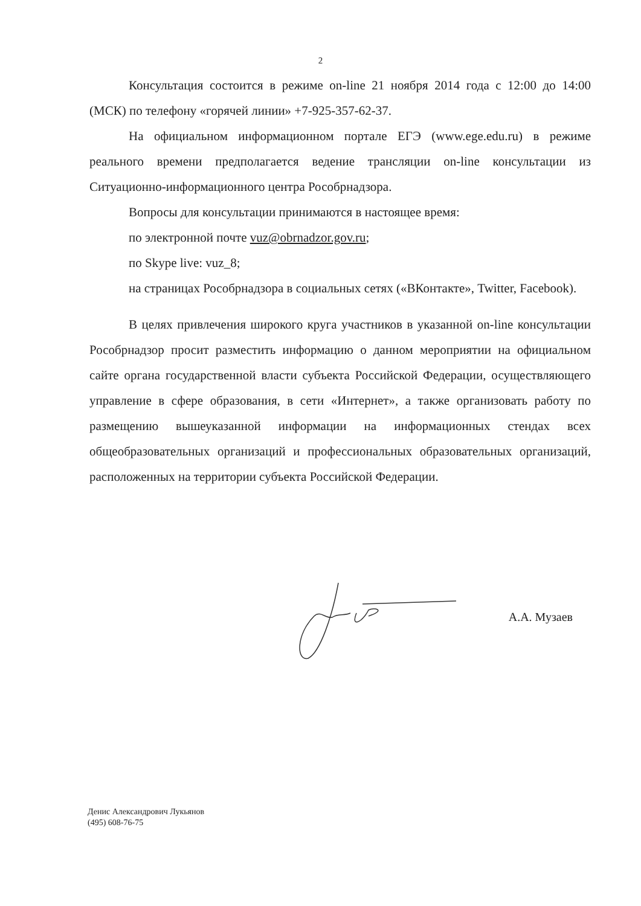2
Консультация состоится в режиме on-line 21 ноября 2014 года с 12:00 до 14:00 (МСК) по телефону «горячей линии» +7-925-357-62-37.
На официальном информационном портале ЕГЭ (www.ege.edu.ru) в режиме реального времени предполагается ведение трансляции on-line консультации из Ситуационно-информационного центра Рособрнадзора.
Вопросы для консультации принимаются в настоящее время:
по электронной почте vuz@obrnadzor.gov.ru;
по Skype live: vuz_8;
на страницах Рособрнадзора в социальных сетях («ВКонтакте», Twitter, Facebook).
В целях привлечения широкого круга участников в указанной on-line консультации Рособрнадзор просит разместить информацию о данном мероприятии на официальном сайте органа государственной власти субъекта Российской Федерации, осуществляющего управление в сфере образования, в сети «Интернет», а также организовать работу по размещению вышеуказанной информации на информационных стендах всех общеобразовательных организаций и профессиональных образовательных организаций, расположенных на территории субъекта Российской Федерации.
А.А. Музаев
Денис Александрович Лукьянов
(495) 608-76-75